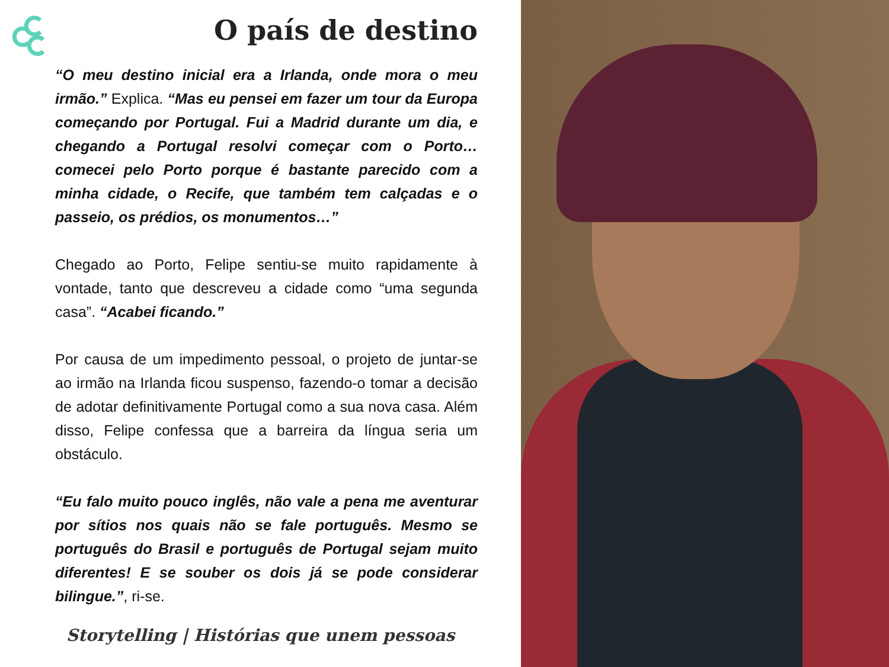O país de destino
“O meu destino inicial era a Irlanda, onde mora o meu irmão.” Explica. “Mas eu pensei em fazer um tour da Europa começando por Portugal. Fui a Madrid durante um dia, e chegando a Portugal resolvi começar com o Porto…comecei pelo Porto porque é bastante parecido com a minha cidade, o Recife, que também tem calçadas e o passeio, os prédios, os monumentos…”
Chegado ao Porto, Felipe sentiu-se muito rapidamente à vontade, tanto que descreveu a cidade como “uma segunda casa”. “Acabei ficando.”
Por causa de um impedimento pessoal, o projeto de juntar-se ao irmão na Irlanda ficou suspenso, fazendo-o tomar a decisão de adotar definitivamente Portugal como a sua nova casa. Além disso, Felipe confessa que a barreira da língua seria um obstáculo.
“Eu falo muito pouco inglês, não vale a pena me aventurar por sítios nos quais não se fale português. Mesmo se português do Brasil e português de Portugal sejam muito diferentes! E se souber os dois já se pode considerar bilingue.”, ri-se.
Storytelling | Histórias que unem pessoas